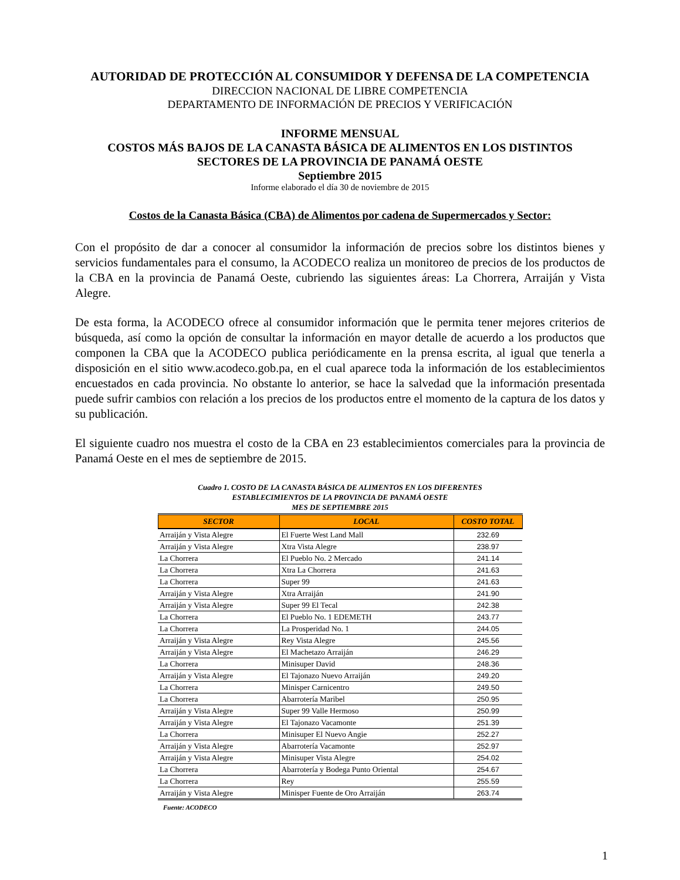AUTORIDAD DE PROTECCIÓN AL CONSUMIDOR Y DEFENSA DE LA COMPETENCIA
DIRECCION NACIONAL DE LIBRE COMPETENCIA
DEPARTAMENTO DE INFORMACIÓN DE PRECIOS Y VERIFICACIÓN
INFORME MENSUAL
COSTOS MÁS BAJOS DE LA CANASTA BÁSICA DE ALIMENTOS EN LOS DISTINTOS
SECTORES DE LA PROVINCIA DE PANAMÁ OESTE
Septiembre 2015
Informe elaborado el día 30 de noviembre de 2015
Costos de la Canasta Básica (CBA) de Alimentos por cadena de Supermercados y Sector:
Con el propósito de dar a conocer al consumidor la información de precios sobre los distintos bienes y servicios fundamentales para el consumo, la ACODECO realiza un monitoreo de precios de los productos de la CBA en la provincia de Panamá Oeste, cubriendo las siguientes áreas: La Chorrera, Arraiján y Vista Alegre.
De esta forma, la ACODECO ofrece al consumidor información que le permita tener mejores criterios de búsqueda, así como la opción de consultar la información en mayor detalle de acuerdo a los productos que componen la CBA que la ACODECO publica periódicamente en la prensa escrita, al igual que tenerla a disposición en el sitio www.acodeco.gob.pa, en el cual aparece toda la información de los establecimientos encuestados en cada provincia. No obstante lo anterior, se hace la salvedad que la información presentada puede sufrir cambios con relación a los precios de los productos entre el momento de la captura de los datos y su publicación.
El siguiente cuadro nos muestra el costo de la CBA en 23 establecimientos comerciales para la provincia de Panamá Oeste en el mes de septiembre de 2015.
Cuadro 1. COSTO DE LA CANASTA BÁSICA DE ALIMENTOS EN LOS DIFERENTES
ESTABLECIMIENTOS DE LA PROVINCIA DE PANAMÁ OESTE
MES DE SEPTIEMBRE 2015
| SECTOR | LOCAL | COSTO TOTAL |
| --- | --- | --- |
| Arraiján y Vista Alegre | El Fuerte West Land Mall | 232.69 |
| Arraiján y Vista Alegre | Xtra Vista Alegre | 238.97 |
| La Chorrera | El Pueblo No. 2 Mercado | 241.14 |
| La Chorrera | Xtra La Chorrera | 241.63 |
| La Chorrera | Super 99 | 241.63 |
| Arraiján y Vista Alegre | Xtra Arraiján | 241.90 |
| Arraiján y Vista Alegre | Super 99 El Tecal | 242.38 |
| La Chorrera | El Pueblo No. 1 EDEMETH | 243.77 |
| La Chorrera | La Prosperidad No. 1 | 244.05 |
| Arraiján y Vista Alegre | Rey Vista Alegre | 245.56 |
| Arraiján y Vista Alegre | El Machetazo Arraiján | 246.29 |
| La Chorrera | Minisuper David | 248.36 |
| Arraiján y Vista Alegre | El Tajonazo Nuevo Arraiján | 249.20 |
| La Chorrera | Minisper Carnicentro | 249.50 |
| La Chorrera | Abarrotería Maribel | 250.95 |
| Arraiján y Vista Alegre | Super 99 Valle Hermoso | 250.99 |
| Arraiján y Vista Alegre | El Tajonazo Vacamonte | 251.39 |
| La Chorrera | Minisuper El Nuevo Angie | 252.27 |
| Arraiján y Vista Alegre | Abarrotería Vacamonte | 252.97 |
| Arraiján y Vista Alegre | Minisuper Vista Alegre | 254.02 |
| La Chorrera | Abarrotería y Bodega Punto Oriental | 254.67 |
| La Chorrera | Rey | 255.59 |
| Arraiján y Vista Alegre | Minisper Fuente de Oro Arraiján | 263.74 |
Fuente: ACODECO
1